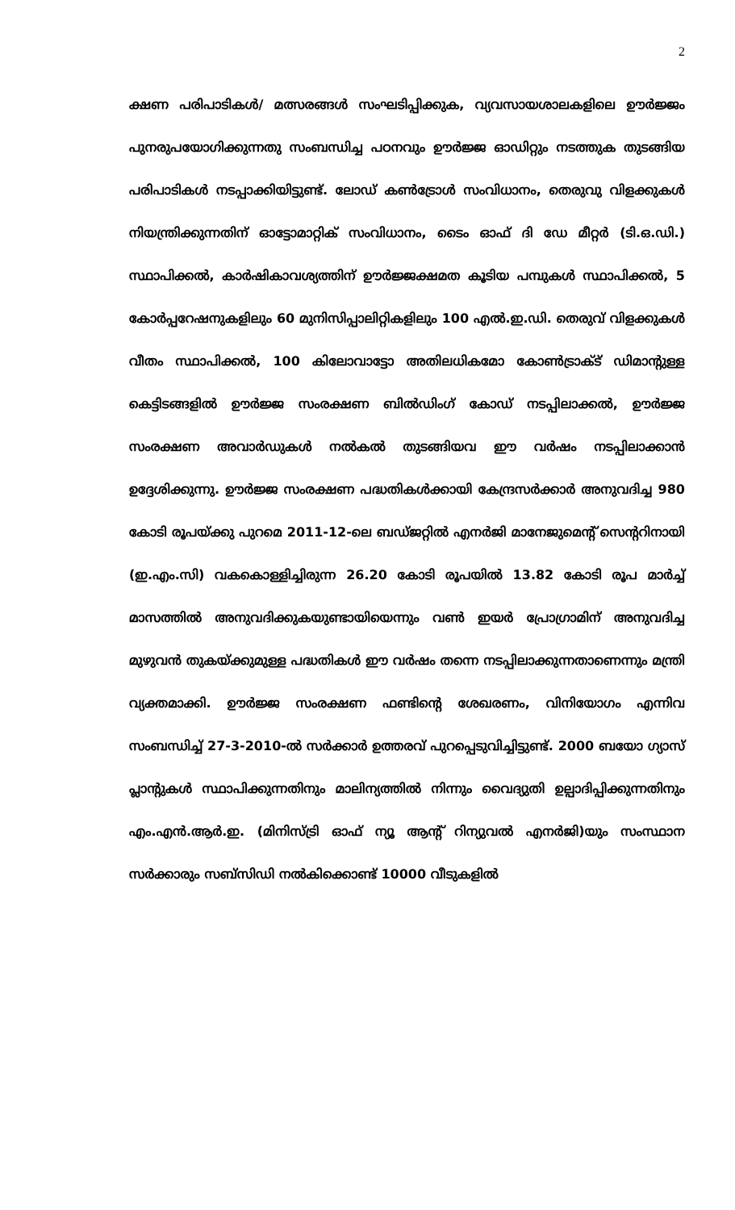2
ക്ഷണ പരിപാടികൾ/ മത്സരങ്ങൾ സംഘടിപ്പിക്കുക, വ്യവസായശാലകളിലെ ഊർജ്ജം പുനരുപയോഗിക്കുന്നതു സംബന്ധിച്ച പഠനവും ഊർജ്ജ ഓഡിറ്റും നടത്തുക തുടങ്ങിയ പരിപാടികൾ നടപ്പാക്കിയിട്ടുണ്ട്. ലോഡ് കൺട്രോൾ സംവിധാനം, തെരുവു വിളക്കുകൾ നിയന്ത്രിക്കുന്നതിന് ഓട്ടോമാറ്റിക് സംവിധാനം, ടൈം ഓഫ് ദി ഡേ മീറ്റർ (ടി.ഒ.ഡി.) സ്ഥാപിക്കൽ, കാർഷികാവശ്യത്തിന് ഊർജ്ജക്ഷമത കൂടിയ പമ്പുകൾ സ്ഥാപിക്കൽ, 5 കോർപ്പറേഷനുകളിലും 60 മുനിസിപ്പാലിറ്റികളിലും 100 എൽ.ഇ.ഡി. തെരുവ് വിളക്കുകൾ വീതം സ്ഥാപിക്കൽ, 100 കിലോവാട്ടോ അതിലധികമോ കോൺട്രാക്ട് ഡിമാന്റുള്ള കെട്ടിടങ്ങളിൽ ഊർജ്ജ സംരക്ഷണ ബിൽഡിംഗ് കോഡ് നടപ്പിലാക്കൽ, ഊർജ്ജ സംരക്ഷണ അവാർഡുകൾ നൽകൽ തുടങ്ങിയവ ഈ വർഷം നടപ്പിലാക്കാൻ ഉദ്ദേശിക്കുന്നു. ഊർജ്ജ സംരക്ഷണ പദ്ധതികൾക്കായി കേന്ദ്രസർക്കാർ അനുവദിച്ച 980 കോടി രൂപയ്ക്കു പുറമെ 2011-12-ലെ ബഡ്ജറ്റിൽ എനർജി മാനേജുമെന്റ് സെന്ററിനായി (ഇ.എം.സി) വകകൊള്ളിച്ചിരുന്ന 26.20 കോടി രൂപയിൽ 13.82 കോടി രൂപ മാർച്ച് മാസത്തിൽ അനുവദിക്കുകയുണ്ടായിയെന്നും വൺ ഇയർ പ്രോഗ്രാമിന് അനുവദിച്ച മുഴുവൻ തുകയ്ക്കുമുള്ള പദ്ധതികൾ ഈ വർഷം തന്നെ നടപ്പിലാക്കുന്നതാണെന്നും മന്ത്രി വ്യക്തമാക്കി. ഊർജ്ജ സംരക്ഷണ ഫണ്ടിന്റെ ശേഖരണം, വിനിയോഗം എന്നിവ സംബന്ധിച്ച് 27-3-2010-ൽ സർക്കാർ ഉത്തരവ് പുറപ്പെടുവിച്ചിട്ടുണ്ട്. 2000 ബയോ ഗ്യാസ് പ്ലാന്റുകൾ സ്ഥാപിക്കുന്നതിനും മാലിന്യത്തിൽ നിന്നും വൈദ്യുതി ഉല്പാദിപ്പിക്കുന്നതിനും എം.എൻ.ആർ.ഇ. (മിനിസ്ട്രി ഓഫ് ന്യൂ ആന്റ് റിന്യുവൽ എനർജി)യും സംസ്ഥാന സർക്കാരും സബ്സിഡി നൽകിക്കൊണ്ട് 10000 വീടുകളിൽ